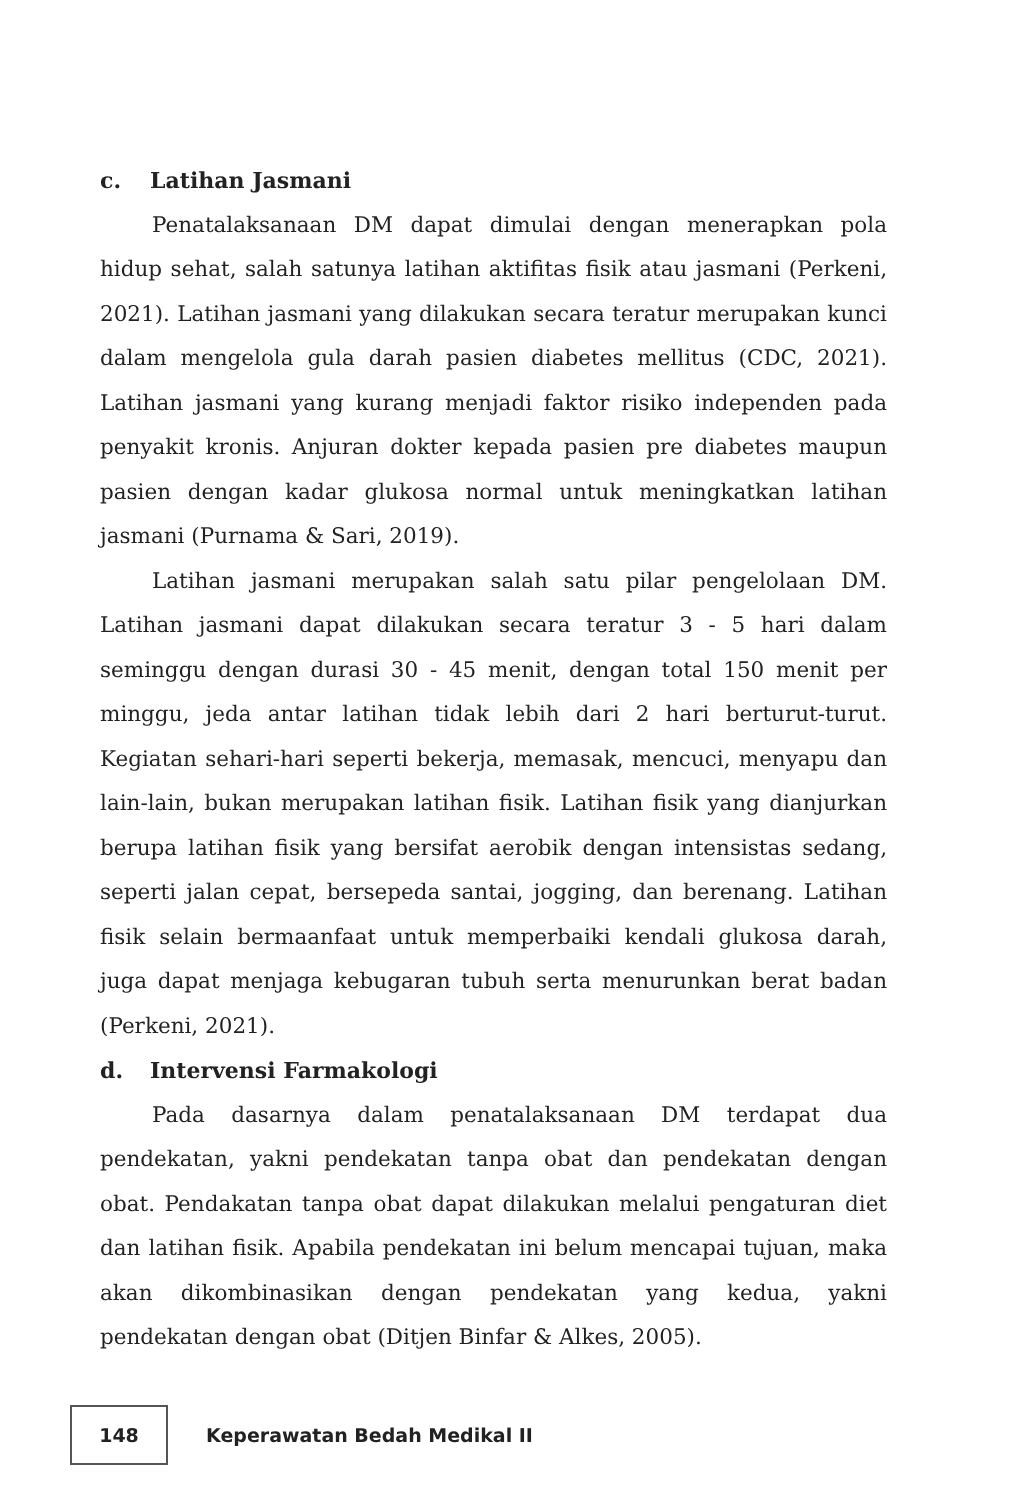c. Latihan Jasmani
Penatalaksanaan DM dapat dimulai dengan menerapkan pola hidup sehat, salah satunya latihan aktifitas fisik atau jasmani (Perkeni, 2021). Latihan jasmani yang dilakukan secara teratur merupakan kunci dalam mengelola gula darah pasien diabetes mellitus (CDC, 2021). Latihan jasmani yang kurang menjadi faktor risiko independen pada penyakit kronis. Anjuran dokter kepada pasien pre diabetes maupun pasien dengan kadar glukosa normal untuk meningkatkan latihan jasmani (Purnama & Sari, 2019).
Latihan jasmani merupakan salah satu pilar pengelolaan DM. Latihan jasmani dapat dilakukan secara teratur 3 - 5 hari dalam seminggu dengan durasi 30 - 45 menit, dengan total 150 menit per minggu, jeda antar latihan tidak lebih dari 2 hari berturut-turut. Kegiatan sehari-hari seperti bekerja, memasak, mencuci, menyapu dan lain-lain, bukan merupakan latihan fisik. Latihan fisik yang dianjurkan berupa latihan fisik yang bersifat aerobik dengan intensistas sedang, seperti jalan cepat, bersepeda santai, jogging, dan berenang. Latihan fisik selain bermaanfaat untuk memperbaiki kendali glukosa darah, juga dapat menjaga kebugaran tubuh serta menurunkan berat badan (Perkeni, 2021).
d. Intervensi Farmakologi
Pada dasarnya dalam penatalaksanaan DM terdapat dua pendekatan, yakni pendekatan tanpa obat dan pendekatan dengan obat. Pendakatan tanpa obat dapat dilakukan melalui pengaturan diet dan latihan fisik. Apabila pendekatan ini belum mencapai tujuan, maka akan dikombinasikan dengan pendekatan yang kedua, yakni pendekatan dengan obat (Ditjen Binfar & Alkes, 2005).
148
Keperawatan Bedah Medikal II